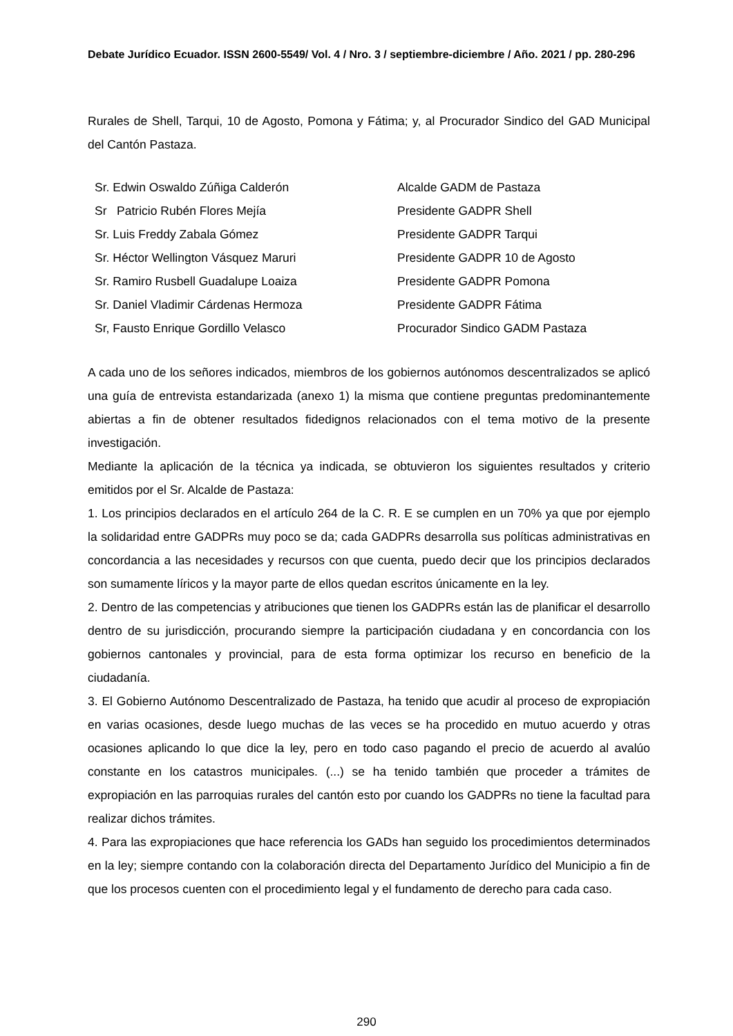Debate Jurídico Ecuador. ISSN 2600-5549/ Vol. 4 / Nro. 3 / septiembre-diciembre / Año. 2021 / pp. 280-296
Rurales de Shell, Tarqui, 10 de Agosto, Pomona y Fátima; y, al Procurador Sindico del GAD Municipal del Cantón Pastaza.
| Sr. Edwin Oswaldo Zúñiga Calderón | Alcalde GADM de Pastaza |
| Sr Patricio Rubén Flores Mejía | Presidente GADPR Shell |
| Sr. Luis Freddy Zabala Gómez | Presidente GADPR Tarqui |
| Sr. Héctor Wellington Vásquez Maruri | Presidente GADPR 10 de Agosto |
| Sr. Ramiro Rusbell Guadalupe Loaiza | Presidente GADPR Pomona |
| Sr. Daniel Vladimir Cárdenas Hermoza | Presidente GADPR Fátima |
| Sr, Fausto Enrique Gordillo Velasco | Procurador Sindico GADM Pastaza |
A cada uno de los señores indicados, miembros de los gobiernos autónomos descentralizados se aplicó una guía de entrevista estandarizada (anexo 1) la misma que contiene preguntas predominantemente abiertas a fin de obtener resultados fidedignos relacionados con el tema motivo de la presente investigación.
Mediante la aplicación de la técnica ya indicada, se obtuvieron los siguientes resultados y criterio emitidos por el Sr. Alcalde de Pastaza:
1. Los principios declarados en el artículo 264 de la C. R. E se cumplen en un 70% ya que por ejemplo la solidaridad entre GADPRs muy poco se da; cada GADPRs desarrolla sus políticas administrativas en concordancia a las necesidades y recursos con que cuenta, puedo decir que los principios declarados son sumamente líricos y la mayor parte de ellos quedan escritos únicamente en la ley.
2. Dentro de las competencias y atribuciones que tienen los GADPRs están las de planificar el desarrollo dentro de su jurisdicción, procurando siempre la participación ciudadana y en concordancia con los gobiernos cantonales y provincial, para de esta forma optimizar los recurso en beneficio de la ciudadanía.
3. El Gobierno Autónomo Descentralizado de Pastaza, ha tenido que acudir al proceso de expropiación en varias ocasiones, desde luego muchas de las veces se ha procedido en mutuo acuerdo y otras ocasiones aplicando lo que dice la ley, pero en todo caso pagando el precio de acuerdo al avalúo constante en los catastros municipales. (...) se ha tenido también que proceder a trámites de expropiación en las parroquias rurales del cantón esto por cuando los GADPRs no tiene la facultad para realizar dichos trámites.
4. Para las expropiaciones que hace referencia los GADs han seguido los procedimientos determinados en la ley; siempre contando con la colaboración directa del Departamento Jurídico del Municipio a fin de que los procesos cuenten con el procedimiento legal y el fundamento de derecho para cada caso.
290